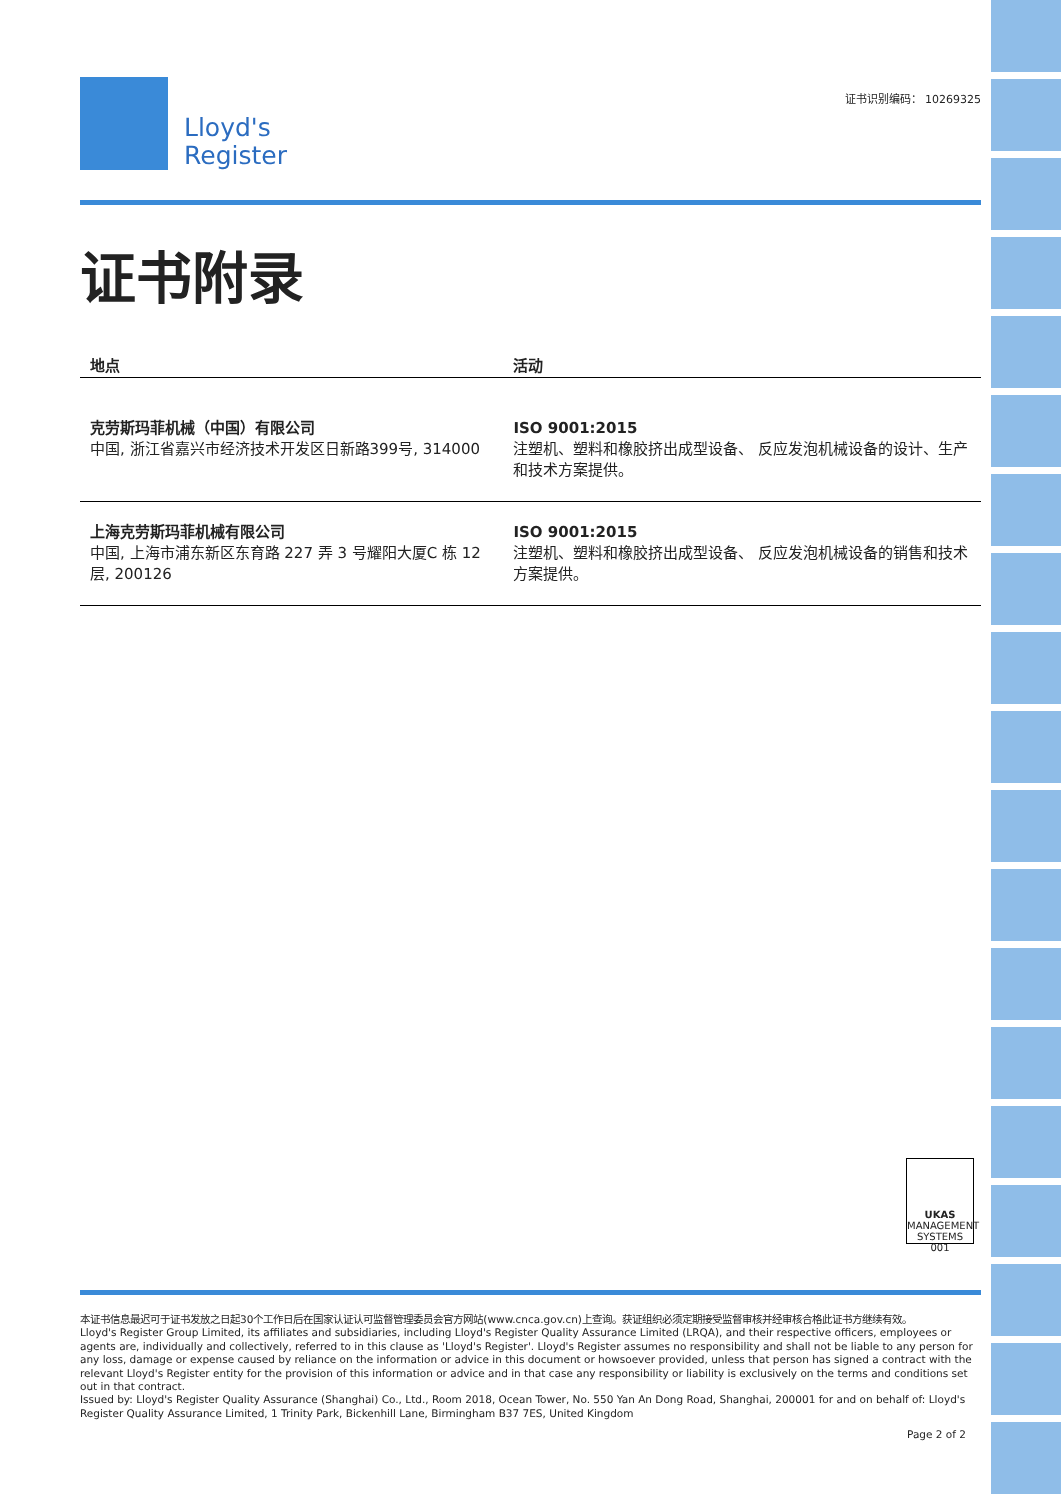证书识别编码： 10269325
Lloyd's
Register
证书附录
| 地点 | 活动 |
| --- | --- |
| 克劳斯玛菲机械（中国）有限公司 中国, 浙江省嘉兴市经济技术开发区日新路399号, 314000 | ISO 9001:2015 注塑机、塑料和橡胶挤出成型设备、 反应发泡机械设备的设计、生产和技术方案提供。 |
| 上海克劳斯玛菲机械有限公司 中国, 上海市浦东新区东育路 227 弄 3 号耀阳大厦C 栋 12 层, 200126 | ISO 9001:2015 注塑机、塑料和橡胶挤出成型设备、 反应发泡机械设备的销售和技术方案提供。 |
UKAS
MANAGEMENT SYSTEMS
001
本证书信息最迟可于证书发放之日起30个工作日后在国家认证认可监督管理委员会官方网站(www.cnca.gov.cn)上查询。获证组织必须定期接受监督审核并经审核合格此证书方继续有效。
Lloyd's Register Group Limited, its affiliates and subsidiaries, including Lloyd's Register Quality Assurance Limited (LRQA), and their respective officers, employees or agents are, individually and collectively, referred to in this clause as 'Lloyd's Register'. Lloyd's Register assumes no responsibility and shall not be liable to any person for any loss, damage or expense caused by reliance on the information or advice in this document or howsoever provided, unless that person has signed a contract with the relevant Lloyd's Register entity for the provision of this information or advice and in that case any responsibility or liability is exclusively on the terms and conditions set out in that contract.
Issued by: Lloyd's Register Quality Assurance (Shanghai) Co., Ltd., Room 2018, Ocean Tower, No. 550 Yan An Dong Road, Shanghai, 200001 for and on behalf of: Lloyd's Register Quality Assurance Limited, 1 Trinity Park, Bickenhill Lane, Birmingham B37 7ES, United Kingdom
Page 2 of 2